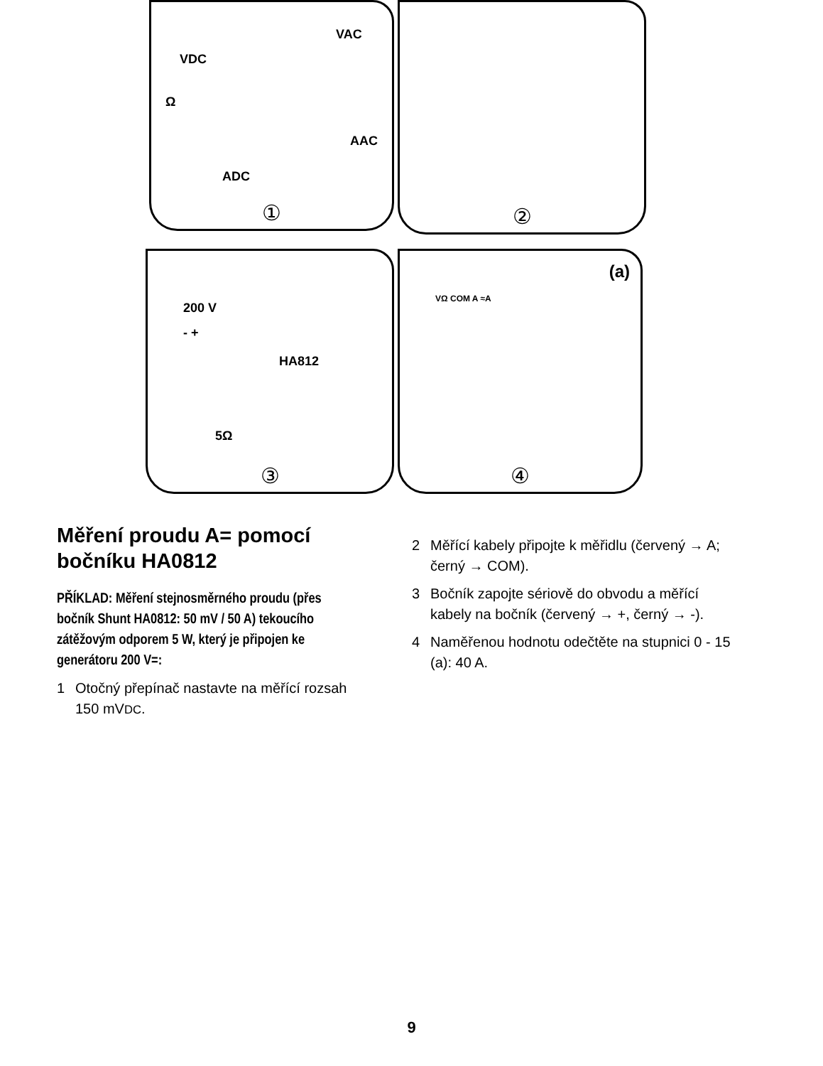VDC
VAC
Ω
AAC
ADC
①
②
200 V
- +
HA812
5Ω
③
(a)
VΩ COM A ≈A
④
Měření proudu A= pomocí bočníku HA0812
PŘÍKLAD: Měření stejnosměrného proudu (přes bočník Shunt HA0812: 50 mV / 50 A) tekoucího zátěžovým odporem 5 W, který je připojen ke generátoru 200 V=:
1 Otočný přepínač nastavte na měřící rozsah 150 mVDC.
2 Měřící kabely připojte k měřidlu (červený → A; černý → COM).
3 Bočník zapojte sériově do obvodu a měřící kabely na bočník (červený → +, černý → -).
4 Naměřenou hodnotu odečtěte na stupnici 0 - 15 (a): 40 A.
9